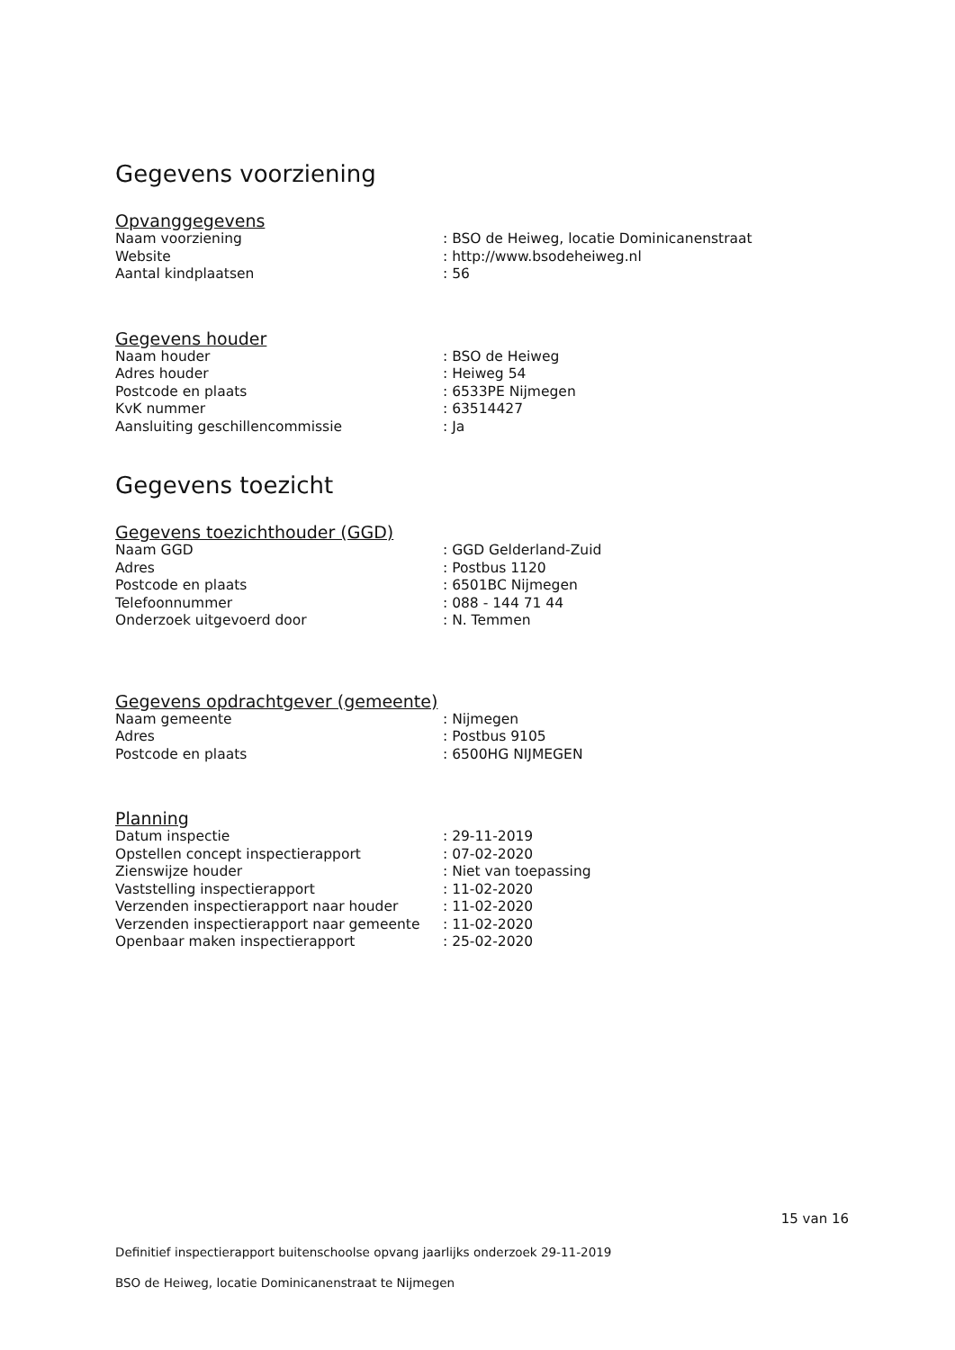Gegevens voorziening
Opvanggegevens
| Naam voorziening | : BSO de Heiweg, locatie Dominicanenstraat |
| Website | : http://www.bsodeheiweg.nl |
| Aantal kindplaatsen | : 56 |
Gegevens houder
| Naam houder | : BSO de Heiweg |
| Adres houder | : Heiweg 54 |
| Postcode en plaats | : 6533PE Nijmegen |
| KvK nummer | : 63514427 |
| Aansluiting geschillencommissie | : Ja |
Gegevens toezicht
Gegevens toezichthouder (GGD)
| Naam GGD | : GGD Gelderland-Zuid |
| Adres | : Postbus 1120 |
| Postcode en plaats | : 6501BC Nijmegen |
| Telefoonnummer | : 088 - 144 71 44 |
| Onderzoek uitgevoerd door | : N. Temmen |
Gegevens opdrachtgever (gemeente)
| Naam gemeente | : Nijmegen |
| Adres | : Postbus 9105 |
| Postcode en plaats | : 6500HG NIJMEGEN |
Planning
| Datum inspectie | : 29-11-2019 |
| Opstellen concept inspectierapport | : 07-02-2020 |
| Zienswijze houder | : Niet van toepassing |
| Vaststelling inspectierapport | : 11-02-2020 |
| Verzenden inspectierapport naar houder | : 11-02-2020 |
| Verzenden inspectierapport naar gemeente | : 11-02-2020 |
| Openbaar maken inspectierapport | : 25-02-2020 |
15 van 16
Definitief inspectierapport buitenschoolse opvang jaarlijks onderzoek 29-11-2019
BSO de Heiweg, locatie Dominicanenstraat te Nijmegen